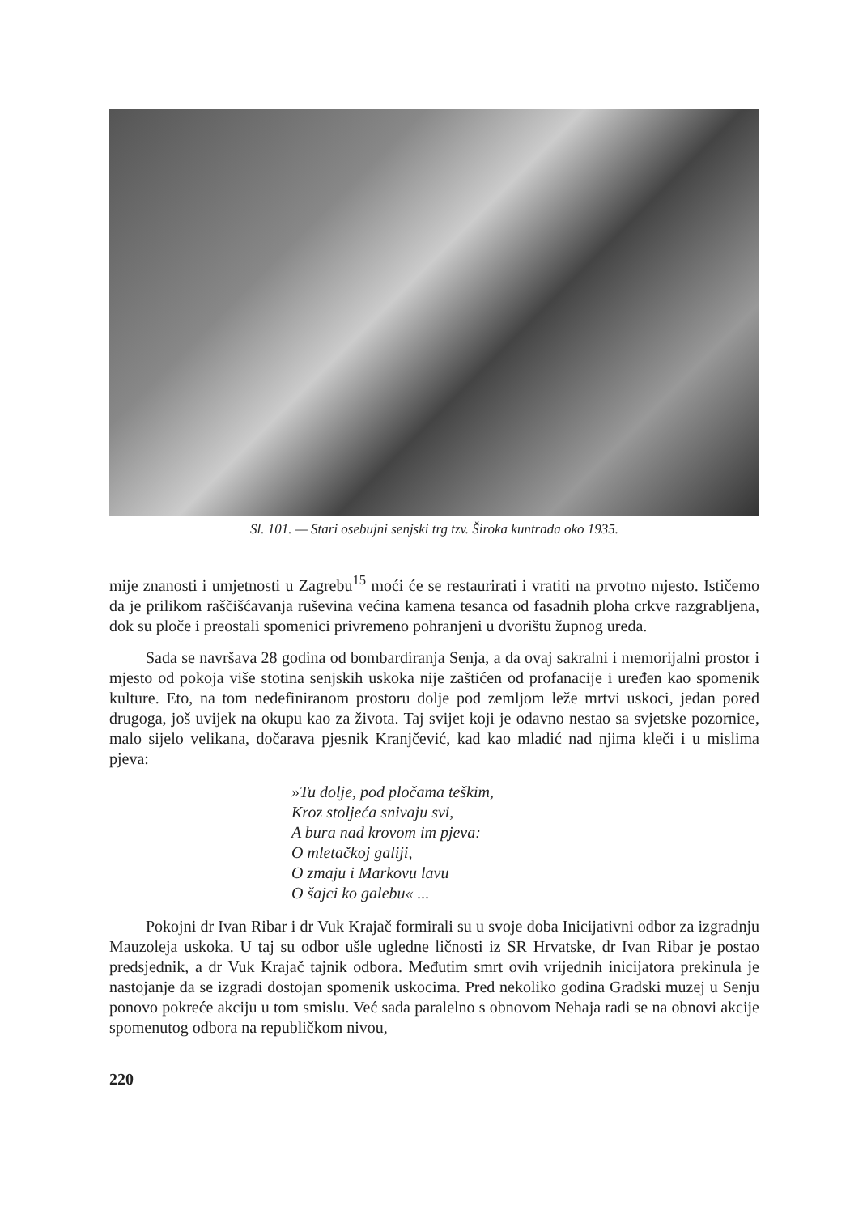Sl. 101. — Stari osebujni senjski trg tzv. Široka kuntrada oko 1935.
mije znanosti i umjetnosti u Zagrebu<sup>15</sup> moći će se restaurirati i vratiti na prvotno mjesto. Ističemo da je prilikom raščišćavanja ruševina većina kamena tesanca od fasadnih ploha crkve razgrabljena, dok su ploče i preostali spomenici privremeno pohranjeni u dvorištu župnog ureda.
Sada se navršava 28 godina od bombardiranja Senja, a da ovaj sakralni i memorijalni prostor i mjesto od pokoja više stotina senjskih uskoka nije zaštićen od profanacije i uređen kao spomenik kulture. Eto, na tom nedefiniranom prostoru dolje pod zemljom leže mrtvi uskoci, jedan pored drugoga, još uvijek na okupu kao za života. Taj svijet koji je odavno nestao sa svjetske pozornice, malo sijelo velikana, dočarava pjesnik Kranjčević, kad kao mladić nad njima kleči i u mislima pjeva:
»Tu dolje, pod pločama teškim,
Kroz stoljeća snivaju svi,
A bura nad krovom im pjeva:
O mletačkoj galiji,
O zmaju i Markovu lavu
O šajci ko galebu« ...
Pokojni dr Ivan Ribar i dr Vuk Krajač formirali su u svoje doba Inicijativni odbor za izgradnju Mauzoleja uskoka. U taj su odbor ušle ugledne ličnosti iz SR Hrvatske, dr Ivan Ribar je postao predsjednik, a dr Vuk Krajač tajnik odbora. Međutim smrt ovih vrijednih inicijatora prekinula je nastojanje da se izgradi dostojan spomenik uskocima. Pred nekoliko godina Gradski muzej u Senju ponovo pokreće akciju u tom smislu. Već sada paralelno s obnovom Nehaja radi se na obnovi akcije spomenutog odbora na republičkom nivou,
220